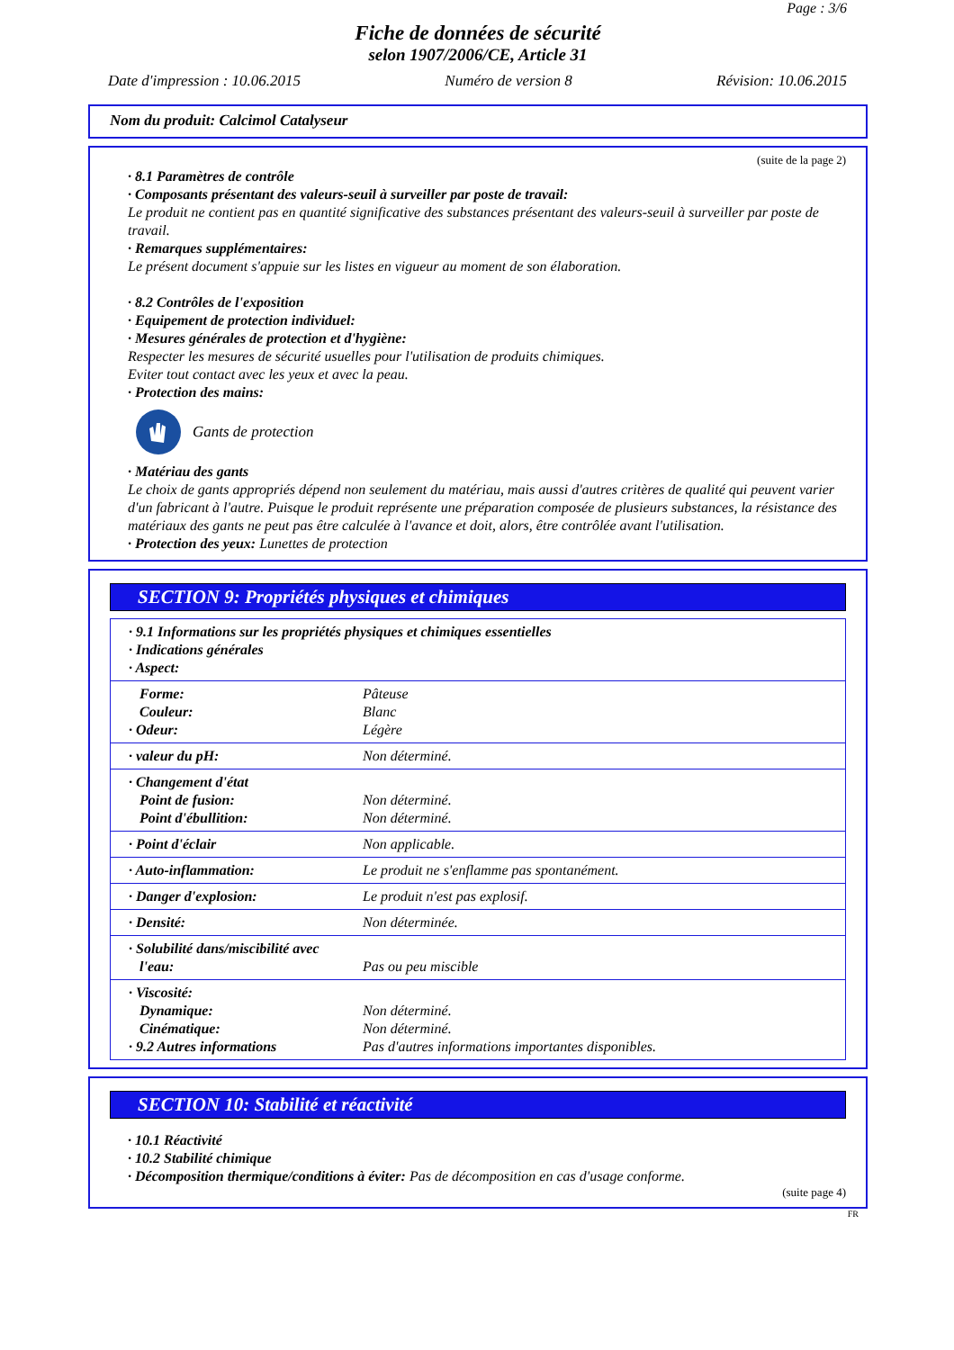Page : 3/6
Fiche de données de sécurité
selon 1907/2006/CE, Article 31
Date d'impression : 10.06.2015 Numéro de version 8 Révision: 10.06.2015
Nom du produit: Calcimol Catalyseur
(suite de la page 2)
· 8.1 Paramètres de contrôle
· Composants présentant des valeurs-seuil à surveiller par poste de travail:
Le produit ne contient pas en quantité significative des substances présentant des valeurs-seuil à surveiller par poste de travail.
· Remarques supplémentaires:
Le présent document s'appuie sur les listes en vigueur au moment de son élaboration.
· 8.2 Contrôles de l'exposition
· Equipement de protection individuel:
· Mesures générales de protection et d'hygiène:
Respecter les mesures de sécurité usuelles pour l'utilisation de produits chimiques.
Eviter tout contact avec les yeux et avec la peau.
· Protection des mains:
Gants de protection
· Matériau des gants
Le choix de gants appropriés dépend non seulement du matériau, mais aussi d'autres critères de qualité qui peuvent varier d'un fabricant à l'autre. Puisque le produit représente une préparation composée de plusieurs substances, la résistance des matériaux des gants ne peut pas être calculée à l'avance et doit, alors, être contrôlée avant l'utilisation.
· Protection des yeux: Lunettes de protection
SECTION 9: Propriétés physiques et chimiques
| · 9.1 Informations sur les propriétés physiques et chimiques essentielles · Indications générales · Aspect: | |
| Forme: Couleur: · Odeur: | Pâteuse Blanc Légère |
| · valeur du pH: | Non déterminé. |
| · Changement d'état Point de fusion: Point d'ébullition: | Non déterminé. Non déterminé. |
| · Point d'éclair | Non applicable. |
| · Auto-inflammation: | Le produit ne s'enflamme pas spontanément. |
| · Danger d'explosion: | Le produit n'est pas explosif. |
| · Densité: | Non déterminée. |
| · Solubilité dans/miscibilité avec l'eau: | Pas ou peu miscible |
| · Viscosité: Dynamique: Cinématique: · 9.2 Autres informations | Non déterminé. Non déterminé. Pas d'autres informations importantes disponibles. |
SECTION 10: Stabilité et réactivité
· 10.1 Réactivité
· 10.2 Stabilité chimique
· Décomposition thermique/conditions à éviter: Pas de décomposition en cas d'usage conforme.
(suite page 4)
FR